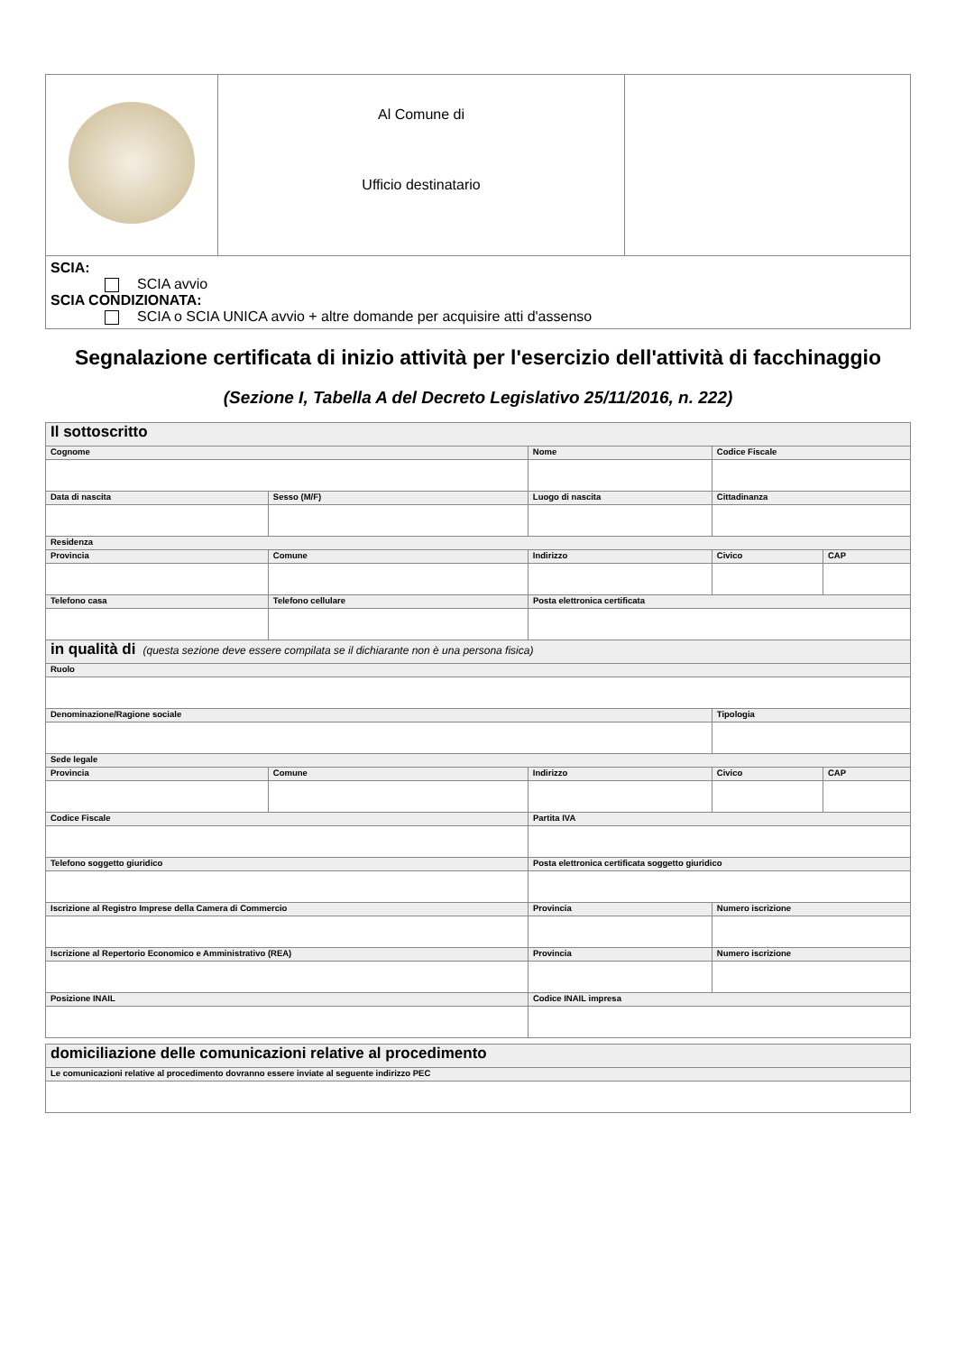| | Al Comune di Ufficio destinatario | |
| SCIA: SCIA avvio SCIA CONDIZIONATA: SCIA o SCIA UNICA avvio + altre domande per acquisire atti d'assenso | | |
Segnalazione certificata di inizio attività per l'esercizio dell'attività di facchinaggio
(Sezione I, Tabella A del Decreto Legislativo 25/11/2016, n. 222)
| Il sottoscritto | | | | | | | | | |
| Cognome | | | Nome | | | | Codice Fiscale | | |
| Data di nascita | | Sesso (M/F) | Luogo di nascita | | | | Cittadinanza | | |
| Residenza | | | | | | | | | |
| Provincia | Comune | | | Indirizzo | | | | Civico | CAP |
| Telefono casa | | Telefono cellulare | | | Posta elettronica certificata | | | | |
| in qualità di (questa sezione deve essere compilata se il dichiarante non è una persona fisica) | | | | | | | | | |
| Ruolo | | | | | | | | | |
| Denominazione/Ragione sociale | | | | | | | | Tipologia | |
| Sede legale | | | | | | | | | |
| Provincia | Comune | | | Indirizzo | | | | Civico | CAP |
| Codice Fiscale | | | | | Partita IVA | | | | |
| Telefono soggetto giuridico | | | | | Posta elettronica certificata soggetto giuridico | | | | |
| Iscrizione al Registro Imprese della Camera di Commercio | | | | | Provincia | Numero iscrizione | | | |
| Iscrizione al Repertorio Economico e Amministrativo (REA) | | | | | Provincia | Numero iscrizione | | | |
| Posizione INAIL | | | | | Codice INAIL impresa | | | | |
| domiciliazione delle comunicazioni relative al procedimento |
| Le comunicazioni relative al procedimento dovranno essere inviate al seguente indirizzo PEC |